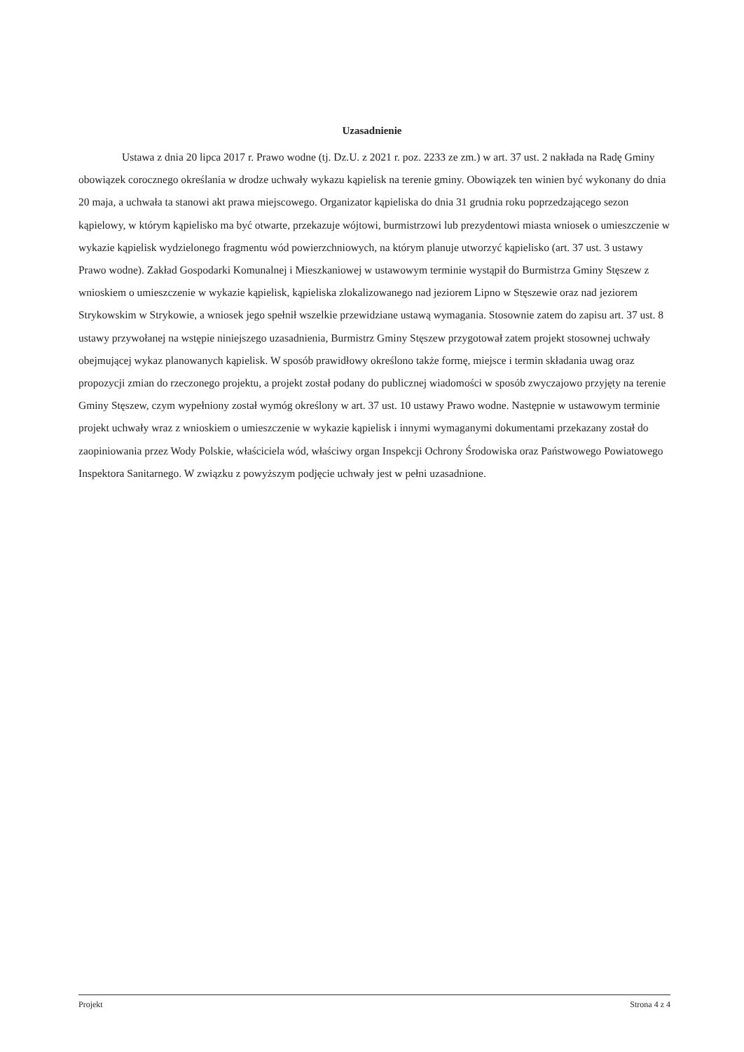Uzasadnienie
Ustawa z dnia 20 lipca 2017 r. Prawo wodne (tj. Dz.U. z 2021 r. poz. 2233 ze zm.) w art. 37 ust. 2 nakłada na Radę Gminy obowiązek corocznego określania w drodze uchwały wykazu kąpielisk na terenie gminy. Obowiązek ten winien być wykonany do dnia 20 maja, a uchwała ta stanowi akt prawa miejscowego. Organizator kąpieliska do dnia 31 grudnia roku poprzedzającego sezon kąpielowy, w którym kąpielisko ma być otwarte, przekazuje wójtowi, burmistrzowi lub prezydentowi miasta wniosek o umieszczenie w wykazie kąpielisk wydzielonego fragmentu wód powierzchniowych, na którym planuje utworzyć kąpielisko (art. 37 ust. 3 ustawy Prawo wodne). Zakład Gospodarki Komunalnej i Mieszkaniowej w ustawowym terminie wystąpił do Burmistrza Gminy Stęszew z wnioskiem o umieszczenie w wykazie kąpielisk, kąpieliska zlokalizowanego nad jeziorem Lipno w Stęszewie oraz nad jeziorem Strykowskim w Strykowie, a wniosek jego spełnił wszelkie przewidziane ustawą wymagania. Stosownie zatem do zapisu art. 37 ust. 8 ustawy przywołanej na wstępie niniejszego uzasadnienia, Burmistrz Gminy Stęszew przygotował zatem projekt stosownej uchwały obejmującej wykaz planowanych kąpielisk. W sposób prawidłowy określono także formę, miejsce i termin składania uwag oraz propozycji zmian do rzeczonego projektu, a projekt został podany do publicznej wiadomości w sposób zwyczajowo przyjęty na terenie Gminy Stęszew, czym wypełniony został wymóg określony w art. 37 ust. 10 ustawy Prawo wodne. Następnie w ustawowym terminie projekt uchwały wraz z wnioskiem o umieszczenie w wykazie kąpielisk i innymi wymaganymi dokumentami przekazany został do zaopiniowania przez Wody Polskie, właściciela wód, właściwy organ Inspekcji Ochrony Środowiska oraz Państwowego Powiatowego Inspektora Sanitarnego. W związku z powyższym podjęcie uchwały jest w pełni uzasadnione.
Projekt Strona 4 z 4